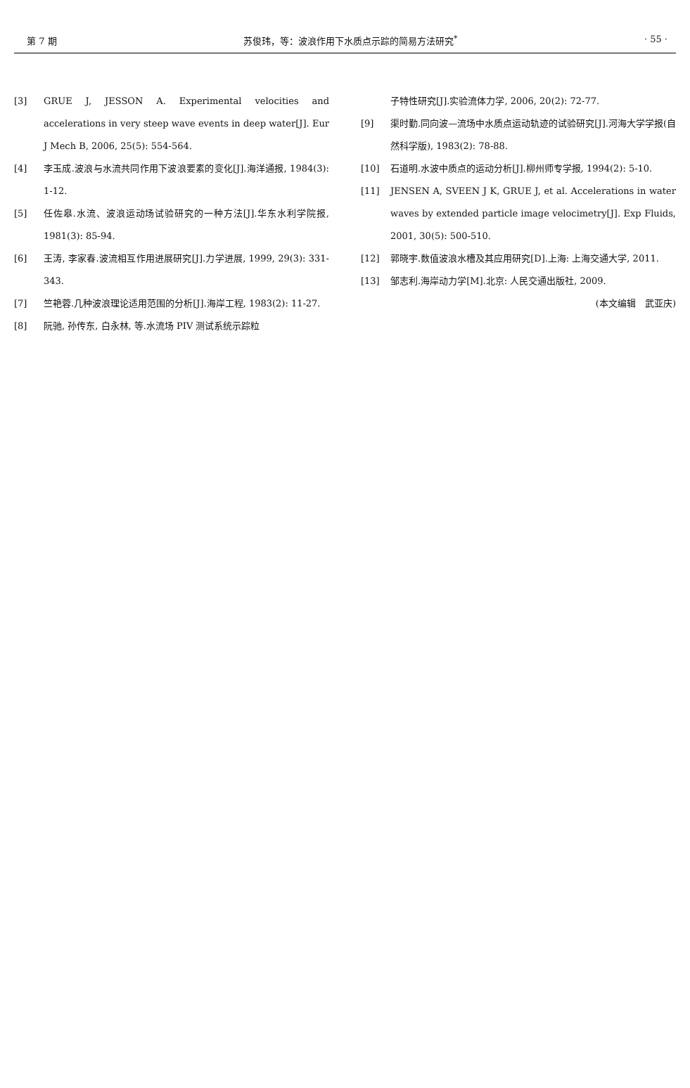第 7 期 苏俊玮，等：波浪作用下水质点示踪的简易方法研究<sup>*</sup> · 55 ·
[3] GRUE J, JESSON A. Experimental velocities and accelerations in very steep wave events in deep water[J]. Eur J Mech B, 2006, 25(5): 554-564.
[4] 李玉成.波浪与水流共同作用下波浪要素的变化[J].海洋通报, 1984(3): 1-12.
[5] 任佐皋.水流、波浪运动场试验研究的一种方法[J].华东水利学院报, 1981(3): 85-94.
[6] 王涛, 李家春.波流相互作用进展研究[J].力学进展, 1999, 29(3): 331-343.
[7] 竺艳蓉.几种波浪理论适用范围的分析[J].海岸工程, 1983(2): 11-27.
[8] 阮驰, 孙传东, 白永林, 等.水流场 PIV 测试系统示踪粒
子特性研究[J].实验流体力学, 2006, 20(2): 72-77.
[9] 渠时勤.同向波—流场中水质点运动轨迹的试验研究[J].河海大学学报(自然科学版), 1983(2): 78-88.
[10] 石道明.水波中质点的运动分析[J].柳州师专学报, 1994(2): 5-10.
[11] JENSEN A, SVEEN J K, GRUE J, et al. Accelerations in water waves by extended particle image velocimetry[J]. Exp Fluids, 2001, 30(5): 500-510.
[12] 郭晓宇.数值波浪水槽及其应用研究[D].上海: 上海交通大学, 2011.
[13] 邹志利.海岸动力学[M].北京: 人民交通出版社, 2009.
(本文编辑　武亚庆)